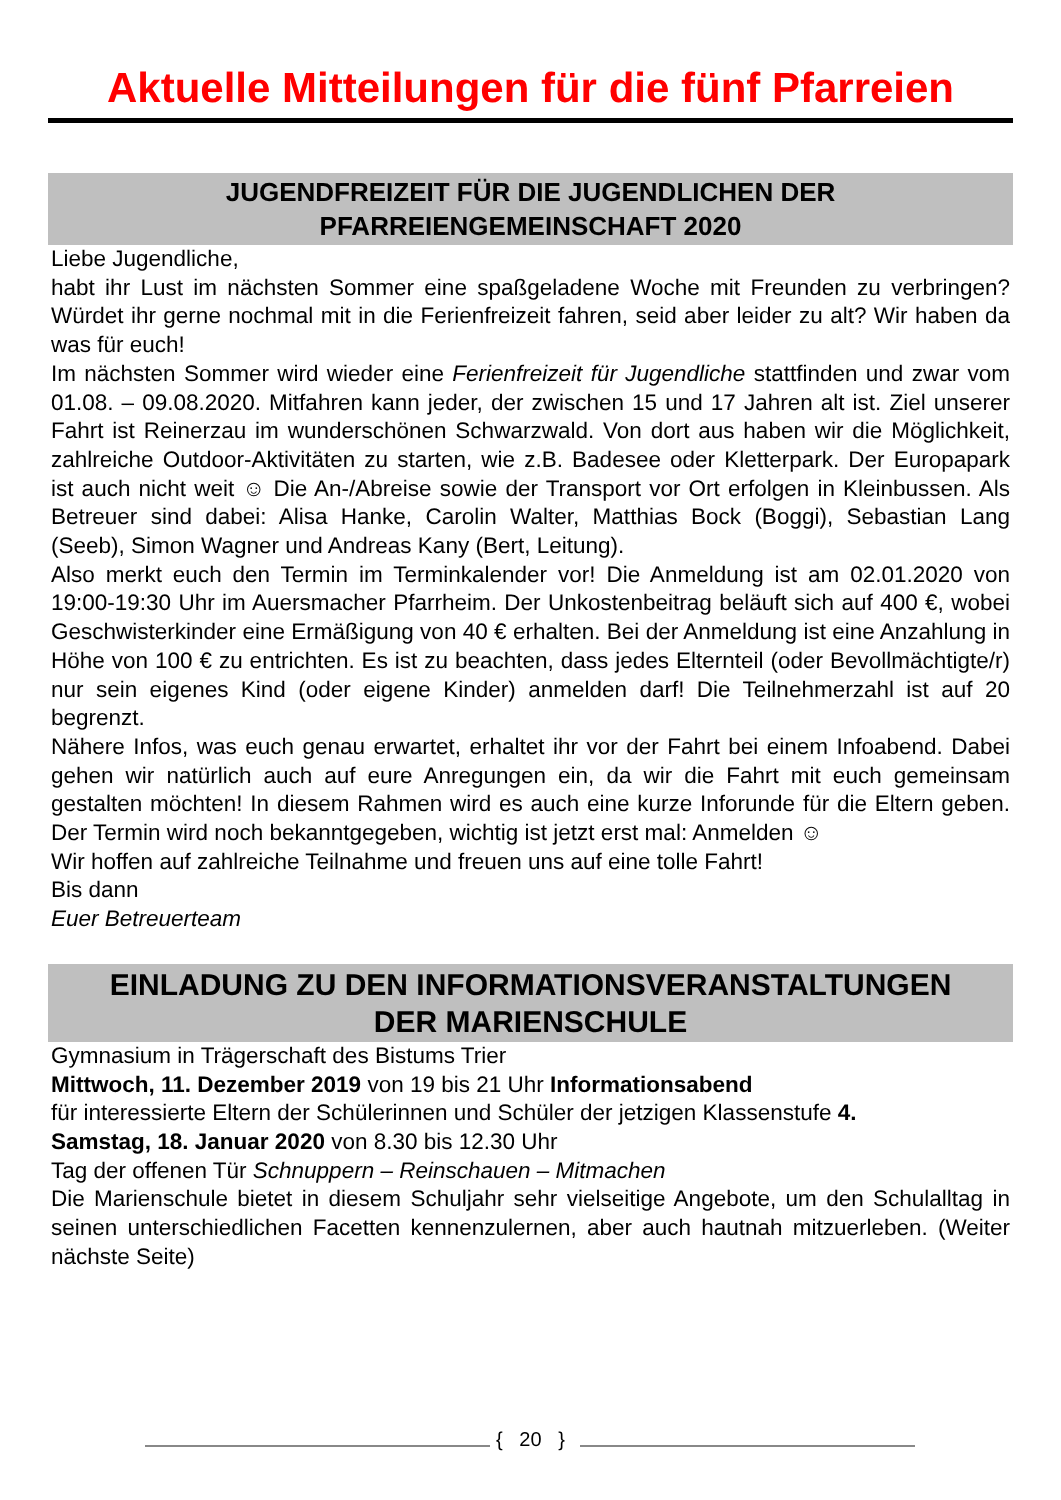Aktuelle Mitteilungen für die fünf Pfarreien
JUGENDFREIZEIT FÜR DIE JUGENDLICHEN DER
PFARREIENGEMEINSCHAFT 2020
Liebe Jugendliche,
habt ihr Lust im nächsten Sommer eine spaßgeladene Woche mit Freunden zu verbringen? Würdet ihr gerne nochmal mit in die Ferienfreizeit fahren, seid aber leider zu alt? Wir haben da was für euch!
Im nächsten Sommer wird wieder eine Ferienfreizeit für Jugendliche stattfinden und zwar vom 01.08. – 09.08.2020. Mitfahren kann jeder, der zwischen 15 und 17 Jahren alt ist. Ziel unserer Fahrt ist Reinerzau im wunderschönen Schwarzwald. Von dort aus haben wir die Möglichkeit, zahlreiche Outdoor-Aktivitäten zu starten, wie z.B. Badesee oder Kletterpark. Der Europapark ist auch nicht weit ☺ Die An-/Abreise sowie der Transport vor Ort erfolgen in Kleinbussen. Als Betreuer sind dabei: Alisa Hanke, Carolin Walter, Matthias Bock (Boggi), Sebastian Lang (Seeb), Simon Wagner und Andreas Kany (Bert, Leitung).
Also merkt euch den Termin im Terminkalender vor! Die Anmeldung ist am 02.01.2020 von 19:00-19:30 Uhr im Auersmacher Pfarrheim. Der Unkostenbeitrag beläuft sich auf 400 €, wobei Geschwisterkinder eine Ermäßigung von 40 € erhalten. Bei der Anmeldung ist eine Anzahlung in Höhe von 100 € zu entrichten. Es ist zu beachten, dass jedes Elternteil (oder Bevollmächtigte/r) nur sein eigenes Kind (oder eigene Kinder) anmelden darf! Die Teilnehmerzahl ist auf 20 begrenzt.
Nähere Infos, was euch genau erwartet, erhaltet ihr vor der Fahrt bei einem Infoabend. Dabei gehen wir natürlich auch auf eure Anregungen ein, da wir die Fahrt mit euch gemeinsam gestalten möchten! In diesem Rahmen wird es auch eine kurze Inforunde für die Eltern geben. Der Termin wird noch bekanntgegeben, wichtig ist jetzt erst mal: Anmelden ☺
Wir hoffen auf zahlreiche Teilnahme und freuen uns auf eine tolle Fahrt!
Bis dann
Euer Betreuerteam
EINLADUNG ZU DEN INFORMATIONSVERANSTALTUNGEN
DER MARIENSCHULE
Gymnasium in Trägerschaft des Bistums Trier
Mittwoch, 11. Dezember 2019 von 19 bis 21 Uhr Informationsabend
für interessierte Eltern der Schülerinnen und Schüler der jetzigen Klassenstufe 4.
Samstag, 18. Januar 2020 von 8.30 bis 12.30 Uhr
Tag der offenen Tür Schnuppern – Reinschauen – Mitmachen
Die Marienschule bietet in diesem Schuljahr sehr vielseitige Angebote, um den Schulalltag in seinen unterschiedlichen Facetten kennenzulernen, aber auch hautnah mitzuerleben. (Weiter nächste Seite)
{ 20 }